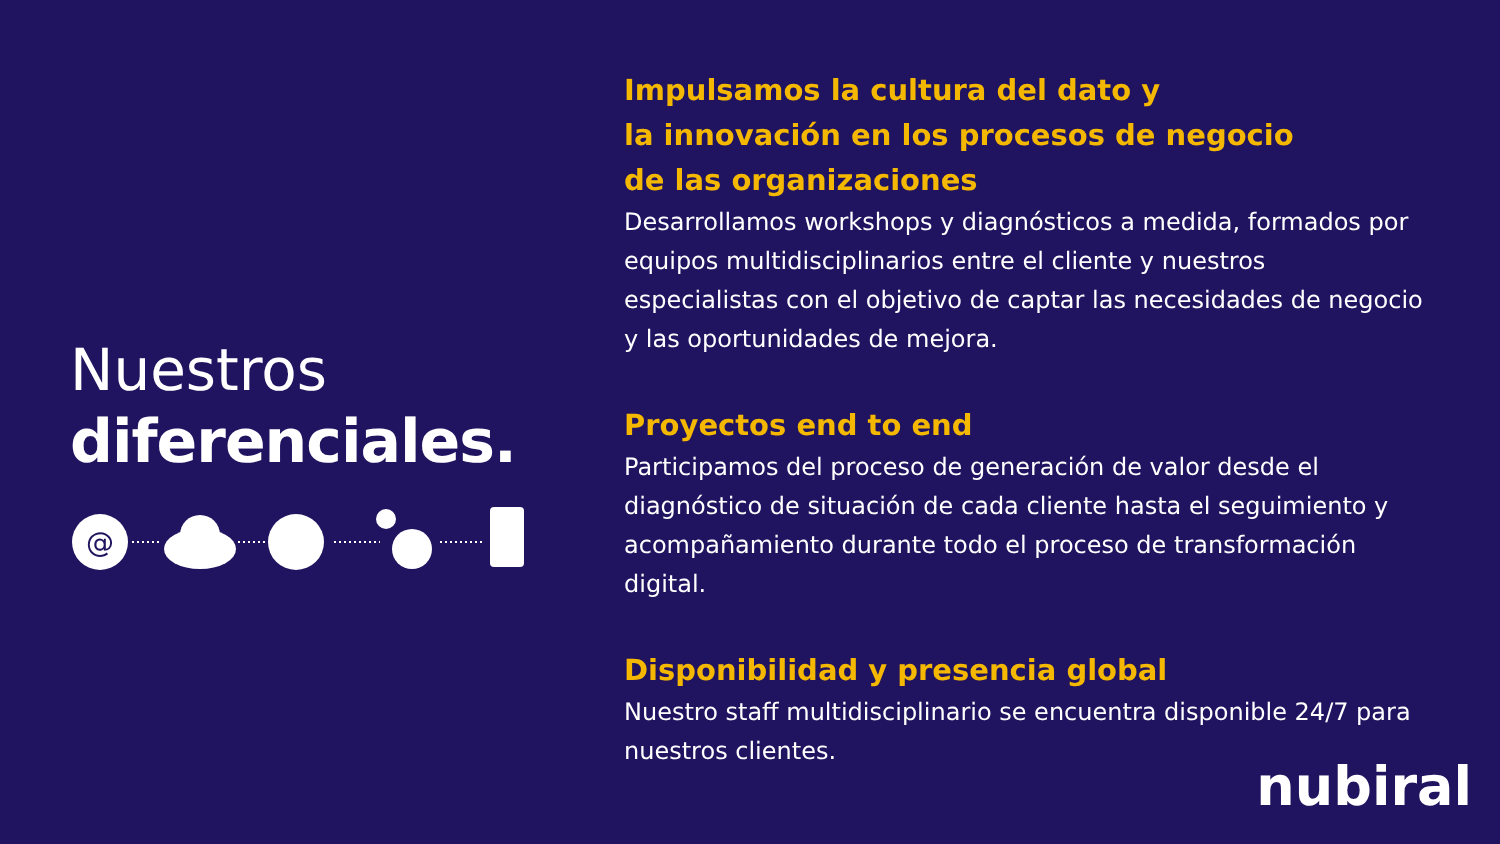Nuestros
diferenciales.
@
Impulsamos la cultura del dato y
la innovación en los procesos de negocio
de las organizaciones
Desarrollamos workshops y diagnósticos a medida, formados por equipos multidisciplinarios entre el cliente y nuestros especialistas con el objetivo de captar las necesidades de negocio y las oportunidades de mejora.
Proyectos end to end
Participamos del proceso de generación de valor desde el diagnóstico de situación de cada cliente hasta el seguimiento y acompañamiento durante todo el proceso de transformación digital.
Disponibilidad y presencia global
Nuestro staff multidisciplinario se encuentra disponible 24/7 para nuestros clientes.
nubiral